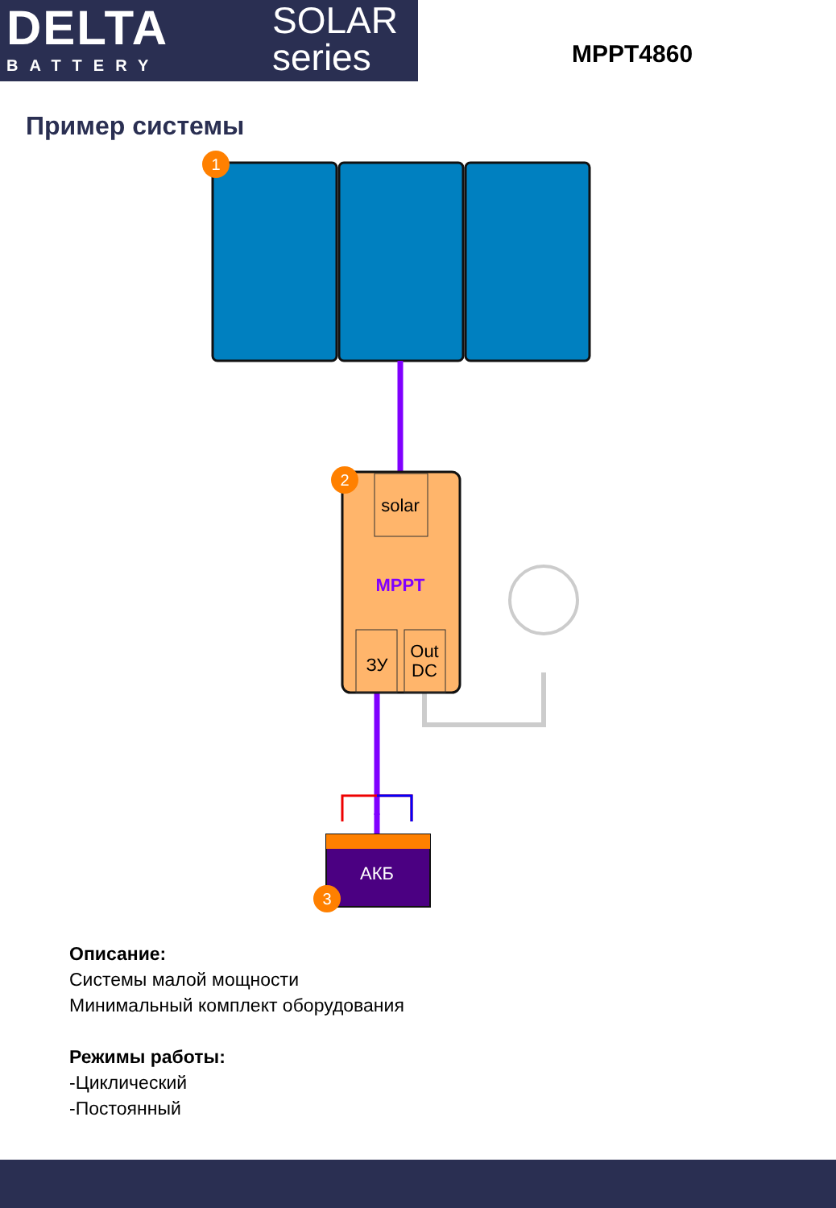DELTA
BATTERY
SOLAR
series
MPPT4860
Пример системы
solar
MPPT
ЗУ
Out
DC
АКБ
1
2
3
Описание:
Системы малой мощности
Минимальный комплект оборудования
Режимы работы:
-Циклический
-Постоянный